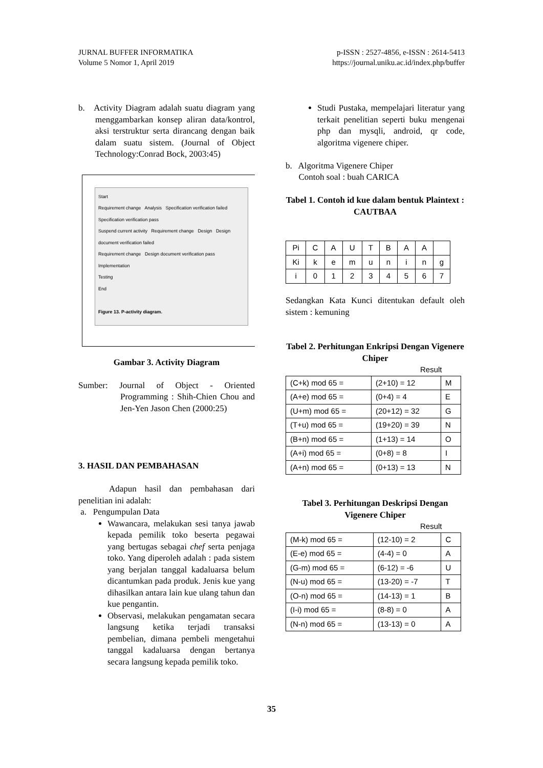JURNAL BUFFER INFORMATIKA
Volume 5 Nomor 1, April 2019
p-ISSN : 2527-4856, e-ISSN : 2614-5413
https://journal.uniku.ac.id/index.php/buffer
b. Activity Diagram adalah suatu diagram yang menggambarkan konsep aliran data/kontrol, aksi terstruktur serta dirancang dengan baik dalam suatu sistem. (Journal of Object Technology:Conrad Bock, 2003:45)
Start
Requirement change Analysis Specification verification failed
Specification verification pass
Suspend current activity Requirement change Design Design document verification failed
Requirement change Design document verification pass
Implementation
Testing
End
Figure 13. P-activity diagram.
Gambar 3. Activity Diagram
Sumber: Journal of Object - Oriented Programming : Shih-Chien Chou and Jen-Yen Jason Chen (2000:25)
3. HASIL DAN PEMBAHASAN
Adapun hasil dan pembahasan dari penelitian ini adalah:
a. Pengumpulan Data
Wawancara, melakukan sesi tanya jawab kepada pemilik toko beserta pegawai yang bertugas sebagai chef serta penjaga toko. Yang diperoleh adalah : pada sistem yang berjalan tanggal kadaluarsa belum dicantumkan pada produk. Jenis kue yang dihasilkan antara lain kue ulang tahun dan kue pengantin.
Observasi, melakukan pengamatan secara langsung ketika terjadi transaksi pembelian, dimana pembeli mengetahui tanggal kadaluarsa dengan bertanya secara langsung kepada pemilik toko.
Studi Pustaka, mempelajari literatur yang terkait penelitian seperti buku mengenai php dan mysqli, android, qr code, algoritma vigenere chiper.
b. Algoritma Vigenere Chiper
Contoh soal : buah CARICA
Tabel 1. Contoh id kue dalam bentuk Plaintext : CAUTBAA
| Pi | C | A | U | T | B | A | A | |
| Ki | k | e | m | u | n | i | n | g |
| i | 0 | 1 | 2 | 3 | 4 | 5 | 6 | 7 |
Sedangkan Kata Kunci ditentukan default oleh sistem : kemuning
Tabel 2. Perhitungan Enkripsi Dengan Vigenere Chiper
Result
| (C+k) mod 65 = | (2+10) = 12 | M |
| (A+e) mod 65 = | (0+4) = 4 | E |
| (U+m) mod 65 = | (20+12) = 32 | G |
| (T+u) mod 65 = | (19+20) = 39 | N |
| (B+n) mod 65 = | (1+13) = 14 | O |
| (A+i) mod 65 = | (0+8) = 8 | I |
| (A+n) mod 65 = | (0+13) = 13 | N |
Tabel 3. Perhitungan Deskripsi Dengan Vigenere Chiper
Result
| (M-k) mod 65 = | (12-10) = 2 | C |
| (E-e) mod 65 = | (4-4) = 0 | A |
| (G-m) mod 65 = | (6-12) = -6 | U |
| (N-u) mod 65 = | (13-20) = -7 | T |
| (O-n) mod 65 = | (14-13) = 1 | B |
| (I-i) mod 65 = | (8-8) = 0 | A |
| (N-n) mod 65 = | (13-13) = 0 | A |
35